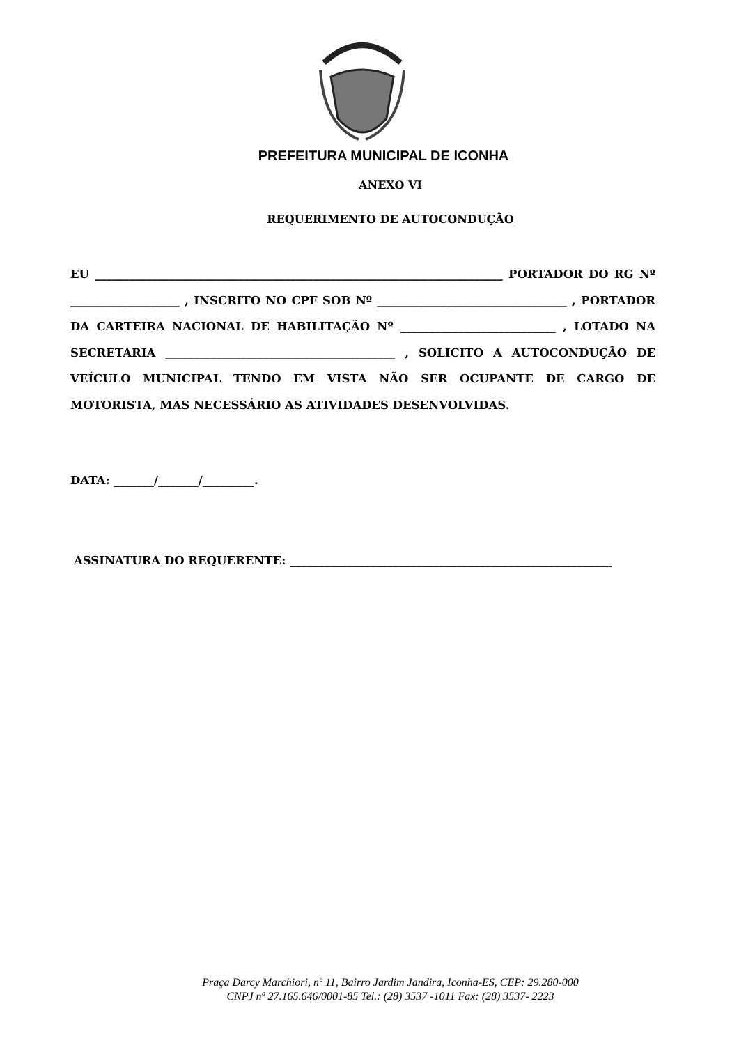PREFEITURA MUNICIPAL DE ICONHA
ANEXO VI
REQUERIMENTO DE AUTOCONDUÇÃO
EU _______________________________________________________________________ PORTADOR DO RG Nº ___________________ , INSCRITO NO CPF SOB Nº _________________________________ , PORTADOR DA CARTEIRA NACIONAL DE HABILITAÇÃO Nº ___________________________ , LOTADO NA SECRETARIA ________________________________________ , SOLICITO A AUTOCONDUÇÃO DE VEÍCULO MUNICIPAL TENDO EM VISTA NÃO SER OCUPANTE DE CARGO DE MOTORISTA, MAS NECESSÁRIO AS ATIVIDADES DESENVOLVIDAS.
DATA: _______/_______/_________.
ASSINATURA DO REQUERENTE: ________________________________________________________
Praça Darcy Marchiori, nº 11, Bairro Jardim Jandira, Iconha-ES, CEP: 29.280-000
CNPJ nº 27.165.646/0001-85 Tel.: (28) 3537 -1011 Fax: (28) 3537- 2223